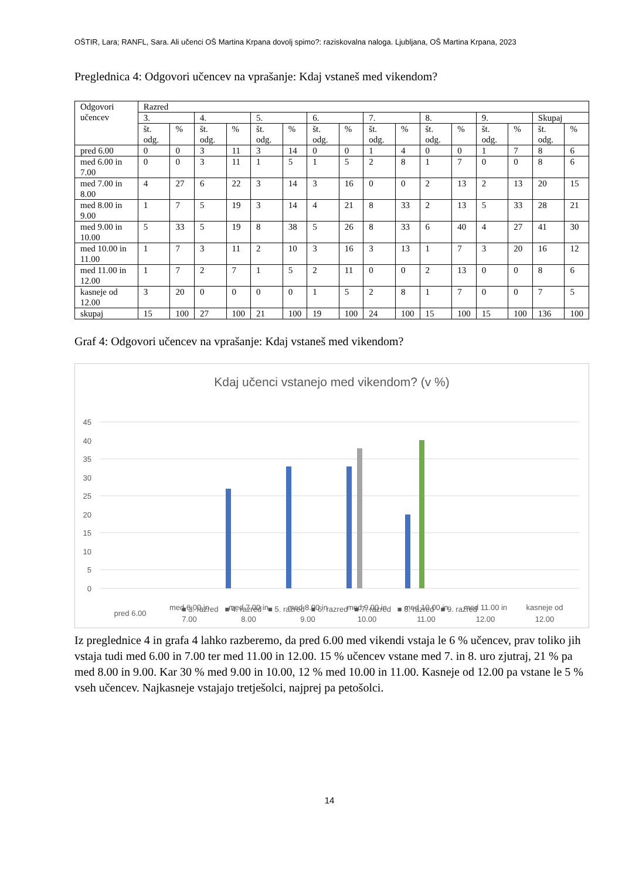OŠTIR, Lara; RANFL, Sara. Ali učenci OŠ Martina Krpana dovolj spimo?: raziskovalna naloga. Ljubljana, OŠ Martina Krpana, 2023
Preglednica 4: Odgovori učencev na vprašanje: Kdaj vstaneš med vikendom?
| Odgovori učencev | Razred | | | | | | | | | | | | | | | |
| | 3. | | 4. | | 5. | | 6. | | 7. | | 8. | | 9. | | Skupaj | |
| | št. odg. | % | št. odg. | % | št. odg. | % | št. odg. | % | št. odg. | % | št. odg. | % | št. odg. | % | št. odg. | % |
| pred 6.00 | 0 | 0 | 3 | 11 | 3 | 14 | 0 | 0 | 1 | 4 | 0 | 0 | 1 | 7 | 8 | 6 |
| med 6.00 in 7.00 | 0 | 0 | 3 | 11 | 1 | 5 | 1 | 5 | 2 | 8 | 1 | 7 | 0 | 0 | 8 | 6 |
| med 7.00 in 8.00 | 4 | 27 | 6 | 22 | 3 | 14 | 3 | 16 | 0 | 0 | 2 | 13 | 2 | 13 | 20 | 15 |
| med 8.00 in 9.00 | 1 | 7 | 5 | 19 | 3 | 14 | 4 | 21 | 8 | 33 | 2 | 13 | 5 | 33 | 28 | 21 |
| med 9.00 in 10.00 | 5 | 33 | 5 | 19 | 8 | 38 | 5 | 26 | 8 | 33 | 6 | 40 | 4 | 27 | 41 | 30 |
| med 10.00 in 11.00 | 1 | 7 | 3 | 11 | 2 | 10 | 3 | 16 | 3 | 13 | 1 | 7 | 3 | 20 | 16 | 12 |
| med 11.00 in 12.00 | 1 | 7 | 2 | 7 | 1 | 5 | 2 | 11 | 0 | 0 | 2 | 13 | 0 | 0 | 8 | 6 |
| kasneje od 12.00 | 3 | 20 | 0 | 0 | 0 | 0 | 1 | 5 | 2 | 8 | 1 | 7 | 0 | 0 | 7 | 5 |
| skupaj | 15 | 100 | 27 | 100 | 21 | 100 | 19 | 100 | 24 | 100 | 15 | 100 | 15 | 100 | 136 | 100 |
Graf 4: Odgovori učencev na vprašanje: Kdaj vstaneš med vikendom?
Kdaj učenci vstanejo med vikendom? (v %)
45
40
35
30
25
20
15
10
5
0
pred 6.00
med 6.00 in
7.00
med 7.00 in
8.00
med 8.00 in
9.00
med 9.00 in
10.00
med 10.00 in
11.00
med 11.00 in
12.00
kasneje od
12.00
■ 3. razred ■ 4. razred ■ 5. razred ■ 6. razred ■ 7. razred ■ 8. razred ■ 9. razred
Iz preglednice 4 in grafa 4 lahko razberemo, da pred 6.00 med vikendi vstaja le 6 % učencev, prav toliko jih vstaja tudi med 6.00 in 7.00 ter med 11.00 in 12.00. 15 % učencev vstane med 7. in 8. uro zjutraj, 21 % pa med 8.00 in 9.00. Kar 30 % med 9.00 in 10.00, 12 % med 10.00 in 11.00. Kasneje od 12.00 pa vstane le 5 % vseh učencev. Najkasneje vstajajo tretješolci, najprej pa petošolci.
14